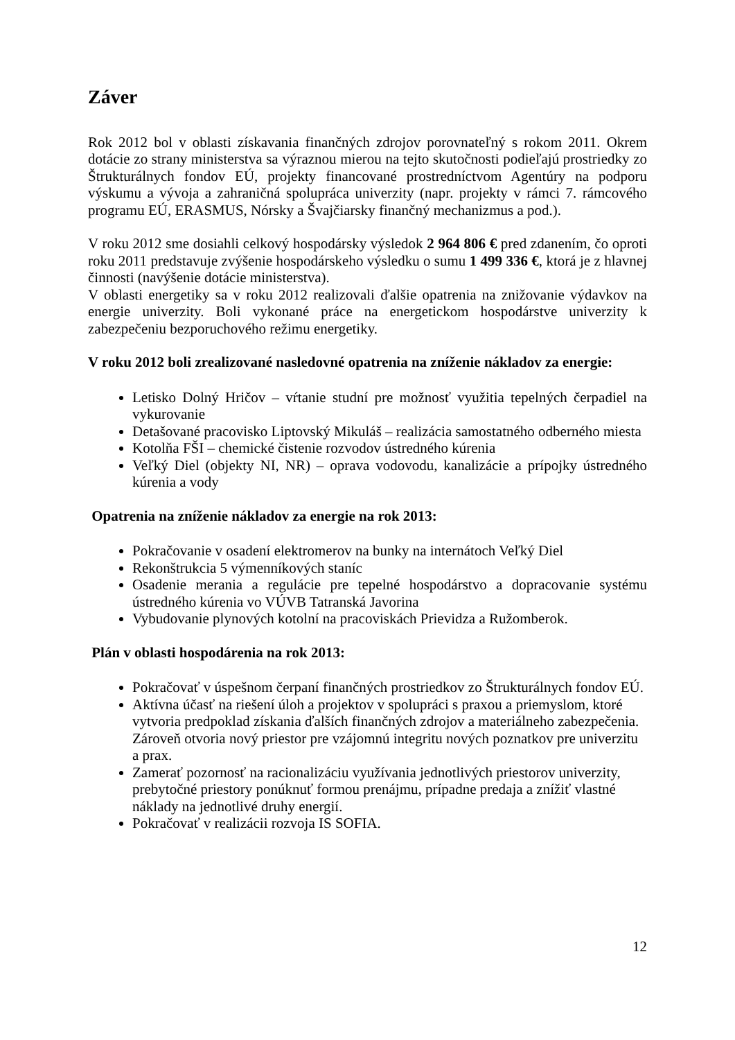Záver
Rok 2012 bol v oblasti získavania finančných zdrojov porovnateľný s rokom 2011. Okrem dotácie zo strany ministerstva sa výraznou mierou na tejto skutočnosti podieľajú prostriedky zo Štrukturálnych fondov EÚ, projekty financované prostredníctvom Agentúry na podporu výskumu a vývoja a zahraničná spolupráca univerzity (napr. projekty v rámci 7. rámcového programu EÚ, ERASMUS, Nórsky a Švajčiarsky finančný mechanizmus a pod.).
V roku 2012 sme dosiahli celkový hospodársky výsledok 2 964 806 € pred zdanením, čo oproti roku 2011 predstavuje zvýšenie hospodárskeho výsledku o sumu 1 499 336 €, ktorá je z hlavnej činnosti (navýšenie dotácie ministerstva).
V oblasti energetiky sa v roku 2012 realizovali ďalšie opatrenia na znižovanie výdavkov na energie univerzity. Boli vykonané práce na energetickom hospodárstve univerzity k zabezpečeniu bezporuchového režimu energetiky.
V roku 2012 boli zrealizované nasledovné opatrenia na zníženie nákladov za energie:
Letisko Dolný Hričov – vŕtanie studní pre možnosť využitia tepelných čerpadiel na vykurovanie
Detašované pracovisko Liptovský Mikuláš – realizácia samostatného odberného miesta
Kotolňa FŠI – chemické čistenie rozvodov ústredného kúrenia
Veľký Diel (objekty NI, NR) – oprava vodovodu, kanalizácie a prípojky ústredného kúrenia a vody
Opatrenia na zníženie nákladov za energie na rok 2013:
Pokračovanie v osadení elektromerov na bunky na internátoch Veľký Diel
Rekonštrukcia 5 výmenníkových staníc
Osadenie merania a regulácie pre tepelné hospodárstvo a dopracovanie systému ústredného kúrenia vo VÚVB Tatranská Javorina
Vybudovanie plynových kotolní na pracoviskách Prievidza a Ružomberok.
Plán v oblasti hospodárenia na rok 2013:
Pokračovať v úspešnom čerpaní finančných prostriedkov zo Štrukturálnych fondov EÚ.
Aktívna účasť na riešení úloh a projektov v spolupráci s praxou a priemyslom, ktoré vytvoria predpoklad získania ďalších finančných zdrojov a materiálneho zabezpečenia. Zároveň otvoria nový priestor pre vzájomnú integritu nových poznatkov pre univerzitu a prax.
Zamerať pozornosť na racionalizáciu využívania jednotlivých priestorov univerzity, prebytočné priestory ponúknuť formou prenájmu, prípadne predaja a znížiť vlastné náklady na jednotlivé druhy energií.
Pokračovať v realizácii rozvoja IS SOFIA.
12